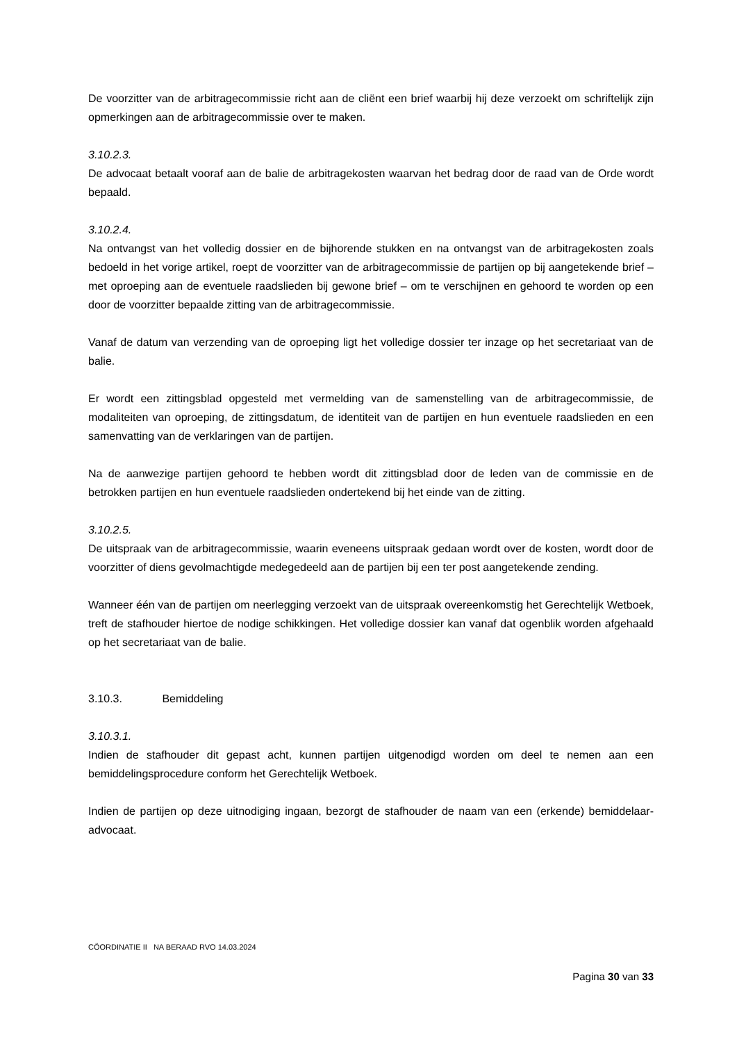De voorzitter van de arbitragecommissie richt aan de cliënt een brief waarbij hij deze verzoekt om schriftelijk zijn opmerkingen aan de arbitragecommissie over te maken.
3.10.2.3.
De advocaat betaalt vooraf aan de balie de arbitragekosten waarvan het bedrag door de raad van de Orde wordt bepaald.
3.10.2.4.
Na ontvangst van het volledig dossier en de bijhorende stukken en na ontvangst van de arbitragekosten zoals bedoeld in het vorige artikel, roept de voorzitter van de arbitragecommissie de partijen op bij aangetekende brief – met oproeping aan de eventuele raadslieden bij gewone brief – om te verschijnen en gehoord te worden op een door de voorzitter bepaalde zitting van de arbitragecommissie.
Vanaf de datum van verzending van de oproeping ligt het volledige dossier ter inzage op het secretariaat van de balie.
Er wordt een zittingsblad opgesteld met vermelding van de samenstelling van de arbitragecommissie, de modaliteiten van oproeping, de zittingsdatum, de identiteit van de partijen en hun eventuele raadslieden en een samenvatting van de verklaringen van de partijen.
Na de aanwezige partijen gehoord te hebben wordt dit zittingsblad door de leden van de commissie en de betrokken partijen en hun eventuele raadslieden ondertekend bij het einde van de zitting.
3.10.2.5.
De uitspraak van de arbitragecommissie, waarin eveneens uitspraak gedaan wordt over de kosten, wordt door de voorzitter of diens gevolmachtigde medegedeeld aan de partijen bij een ter post aangetekende zending.
Wanneer één van de partijen om neerlegging verzoekt van de uitspraak overeenkomstig het Gerechtelijk Wetboek, treft de stafhouder hiertoe de nodige schikkingen. Het volledige dossier kan vanaf dat ogenblik worden afgehaald op het secretariaat van de balie.
3.10.3. Bemiddeling
3.10.3.1.
Indien de stafhouder dit gepast acht, kunnen partijen uitgenodigd worden om deel te nemen aan een bemiddelingsprocedure conform het Gerechtelijk Wetboek.
Indien de partijen op deze uitnodiging ingaan, bezorgt de stafhouder de naam van een (erkende) bemiddelaar-advocaat.
CÖORDINATIE II NA BERAAD RVO 14.03.2024
Pagina 30 van 33